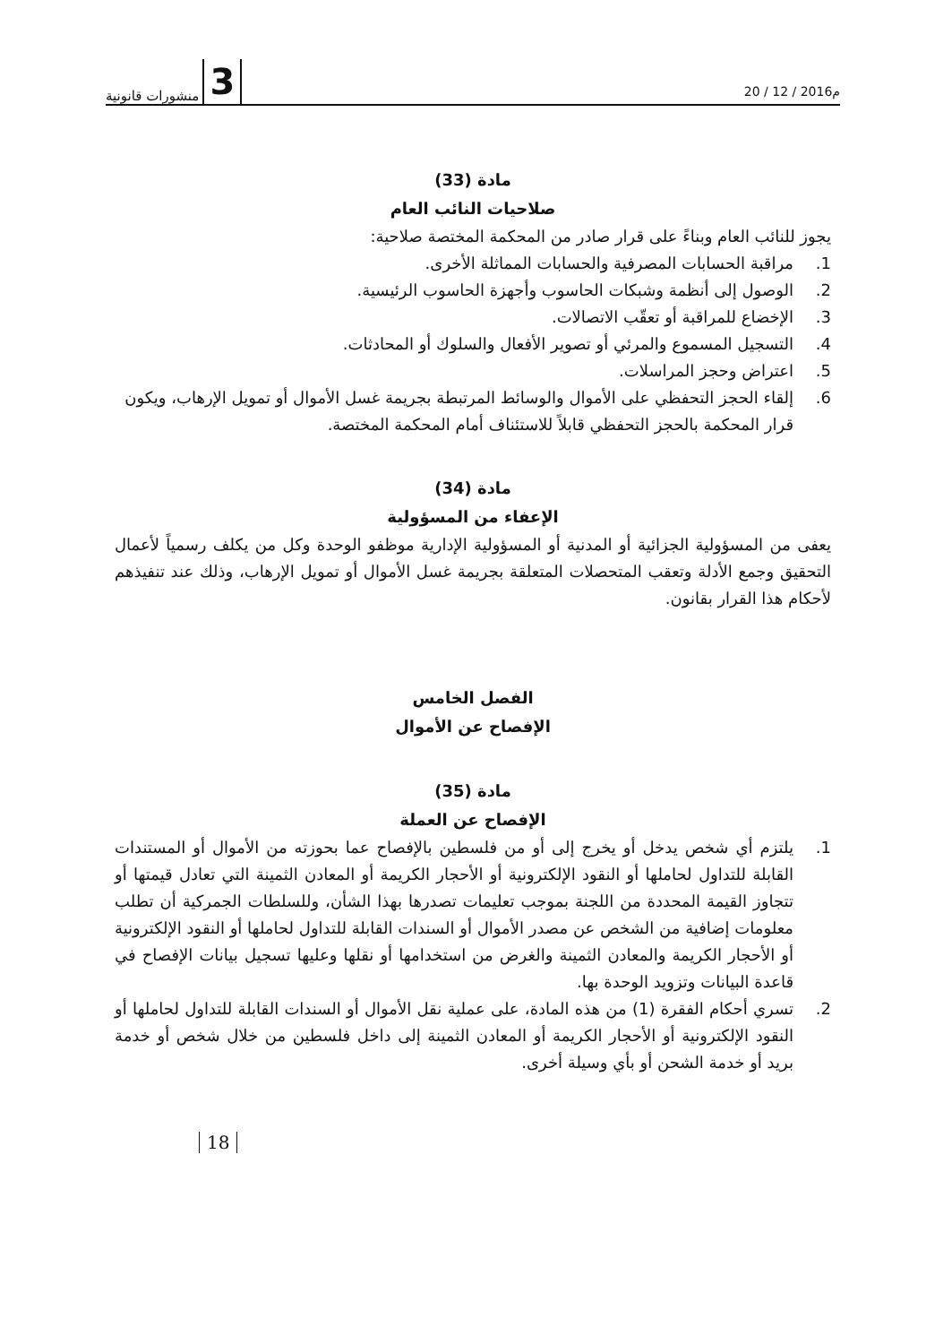3 منشورات قانونية
20 / 12 / 2016م
مادة (33)
صلاحيات النائب العام
يجوز للنائب العام وبناءً على قرار صادر من المحكمة المختصة صلاحية:
1. مراقبة الحسابات المصرفية والحسابات المماثلة الأخرى.
2. الوصول إلى أنظمة وشبكات الحاسوب وأجهزة الحاسوب الرئيسية.
3. الإخضاع للمراقبة أو تعقّب الاتصالات.
4. التسجيل المسموع والمرئي أو تصوير الأفعال والسلوك أو المحادثات.
5. اعتراض وحجز المراسلات.
6. إلقاء الحجز التحفظي على الأموال والوسائط المرتبطة بجريمة غسل الأموال أو تمويل الإرهاب، ويكون قرار المحكمة بالحجز التحفظي قابلاً للاستئناف أمام المحكمة المختصة.
مادة (34)
الإعفاء من المسؤولية
يعفى من المسؤولية الجزائية أو المدنية أو المسؤولية الإدارية موظفو الوحدة وكل من يكلف رسمياً لأعمال التحقيق وجمع الأدلة وتعقب المتحصلات المتعلقة بجريمة غسل الأموال أو تمويل الإرهاب، وذلك عند تنفيذهم لأحكام هذا القرار بقانون.
الفصل الخامس
الإفصاح عن الأموال
مادة (35)
الإفصاح عن العملة
1. يلتزم أي شخص يدخل أو يخرج إلى أو من فلسطين بالإفصاح عما بحوزته من الأموال أو المستندات القابلة للتداول لحاملها أو النقود الإلكترونية أو الأحجار الكريمة أو المعادن الثمينة التي تعادل قيمتها أو تتجاوز القيمة المحددة من اللجنة بموجب تعليمات تصدرها بهذا الشأن، وللسلطات الجمركية أن تطلب معلومات إضافية من الشخص عن مصدر الأموال أو السندات القابلة للتداول لحاملها أو النقود الإلكترونية أو الأحجار الكريمة والمعادن الثمينة والغرض من استخدامها أو نقلها وعليها تسجيل بيانات الإفصاح في قاعدة البيانات وتزويد الوحدة بها.
2. تسري أحكام الفقرة (1) من هذه المادة، على عملية نقل الأموال أو السندات القابلة للتداول لحاملها أو النقود الإلكترونية أو الأحجار الكريمة أو المعادن الثمينة إلى داخل فلسطين من خلال شخص أو خدمة بريد أو خدمة الشحن أو بأي وسيلة أخرى.
18